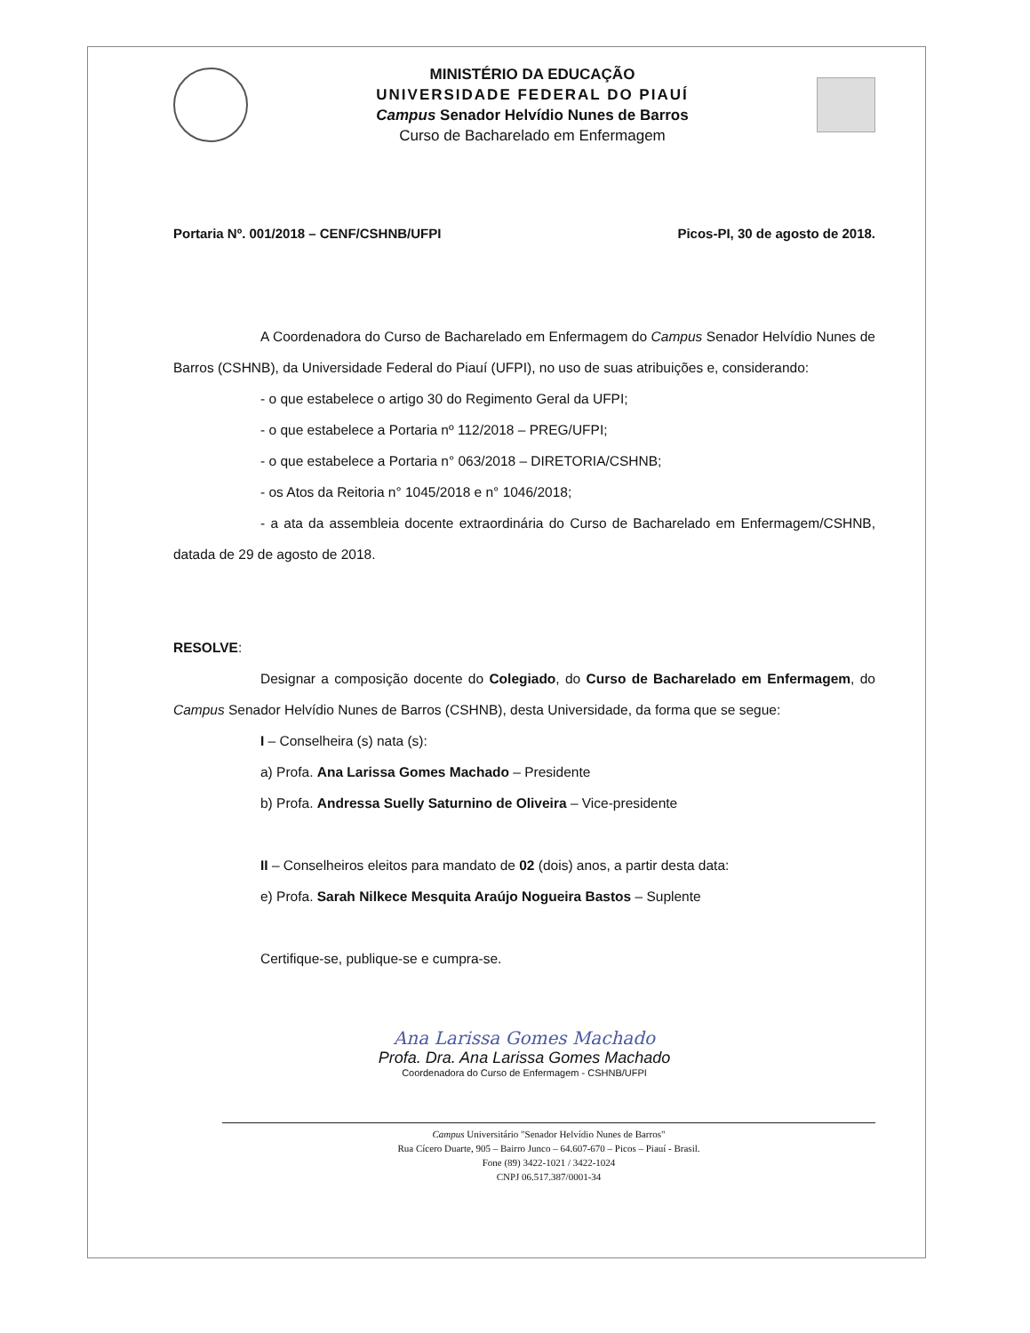MINISTÉRIO DA EDUCAÇÃO
UNIVERSIDADE FEDERAL DO PIAUÍ
Campus Senador Helvídio Nunes de Barros
Curso de Bacharelado em Enfermagem
Portaria Nº. 001/2018 – CENF/CSHNB/UFPI Picos-PI, 30 de agosto de 2018.
A Coordenadora do Curso de Bacharelado em Enfermagem do Campus Senador Helvídio Nunes de Barros (CSHNB), da Universidade Federal do Piauí (UFPI), no uso de suas atribuições e, considerando:
- o que estabelece o artigo 30 do Regimento Geral da UFPI;
- o que estabelece a Portaria nº 112/2018 – PREG/UFPI;
- o que estabelece a Portaria n° 063/2018 – DIRETORIA/CSHNB;
- os Atos da Reitoria n° 1045/2018 e n° 1046/2018;
- a ata da assembleia docente extraordinária do Curso de Bacharelado em Enfermagem/CSHNB, datada de 29 de agosto de 2018.
RESOLVE:
Designar a composição docente do Colegiado, do Curso de Bacharelado em Enfermagem, do Campus Senador Helvídio Nunes de Barros (CSHNB), desta Universidade, da forma que se segue:
I – Conselheira (s) nata (s):
a) Profa. Ana Larissa Gomes Machado – Presidente
b) Profa. Andressa Suelly Saturnino de Oliveira – Vice-presidente
II – Conselheiros eleitos para mandato de 02 (dois) anos, a partir desta data:
e) Profa. Sarah Nilkece Mesquita Araújo Nogueira Bastos – Suplente
Certifique-se, publique-se e cumpra-se.
Ana Larissa Gomes Machado
Profa. Dra. Ana Larissa Gomes Machado
Coordenadora do Curso de Enfermagem - CSHNB/UFPI
Campus Universitário "Senador Helvídio Nunes de Barros"
Rua Cícero Duarte, 905 – Bairro Junco – 64.607-670 – Picos – Piauí - Brasil.
Fone (89) 3422-1021 / 3422-1024
CNPJ 06.517.387/0001-34